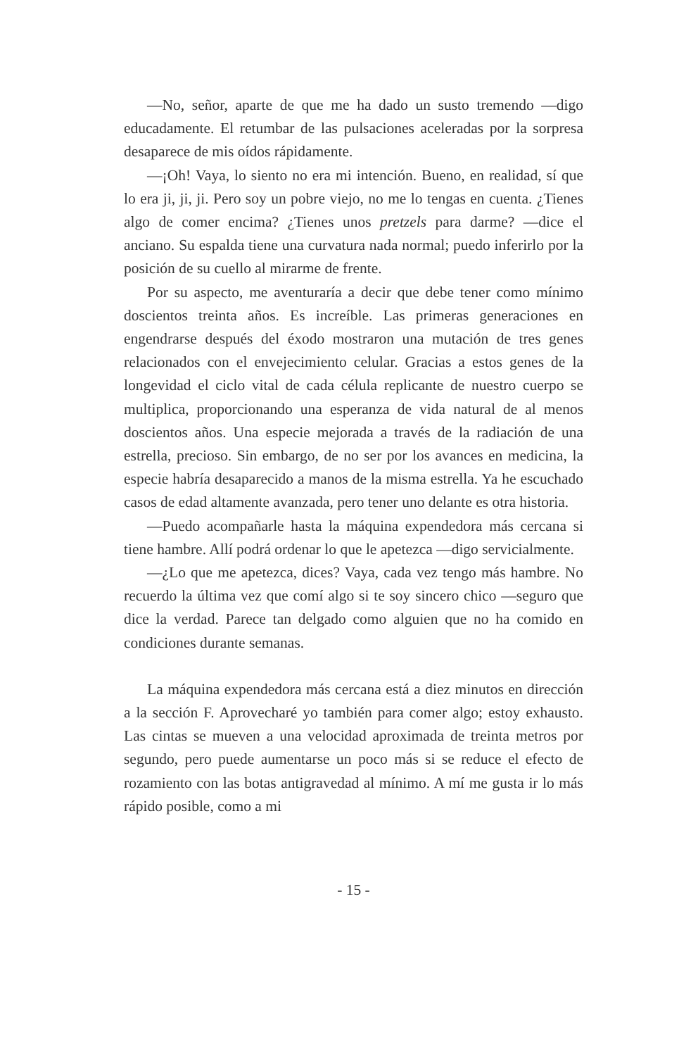—No, señor, aparte de que me ha dado un susto tremendo —digo educadamente. El retumbar de las pulsaciones aceleradas por la sorpresa desaparece de mis oídos rápidamente.
—¡Oh! Vaya, lo siento no era mi intención. Bueno, en realidad, sí que lo era ji, ji, ji. Pero soy un pobre viejo, no me lo tengas en cuenta. ¿Tienes algo de comer encima? ¿Tienes unos pretzels para darme? —dice el anciano. Su espalda tiene una curvatura nada normal; puedo inferirlo por la posición de su cuello al mirarme de frente.
Por su aspecto, me aventuraría a decir que debe tener como mínimo doscientos treinta años. Es increíble. Las primeras generaciones en engendrarse después del éxodo mostraron una mutación de tres genes relacionados con el envejecimiento celular. Gracias a estos genes de la longevidad el ciclo vital de cada célula replicante de nuestro cuerpo se multiplica, proporcionando una esperanza de vida natural de al menos doscientos años. Una especie mejorada a través de la radiación de una estrella, precioso. Sin embargo, de no ser por los avances en medicina, la especie habría desaparecido a manos de la misma estrella. Ya he escuchado casos de edad altamente avanzada, pero tener uno delante es otra historia.
—Puedo acompañarle hasta la máquina expendedora más cercana si tiene hambre. Allí podrá ordenar lo que le apetezca —digo servicialmente.
—¿Lo que me apetezca, dices? Vaya, cada vez tengo más hambre. No recuerdo la última vez que comí algo si te soy sincero chico —seguro que dice la verdad. Parece tan delgado como alguien que no ha comido en condiciones durante semanas.
La máquina expendedora más cercana está a diez minutos en dirección a la sección F. Aprovecharé yo también para comer algo; estoy exhausto. Las cintas se mueven a una velocidad aproximada de treinta metros por segundo, pero puede aumentarse un poco más si se reduce el efecto de rozamiento con las botas antigravedad al mínimo. A mí me gusta ir lo más rápido posible, como a mi
- 15 -